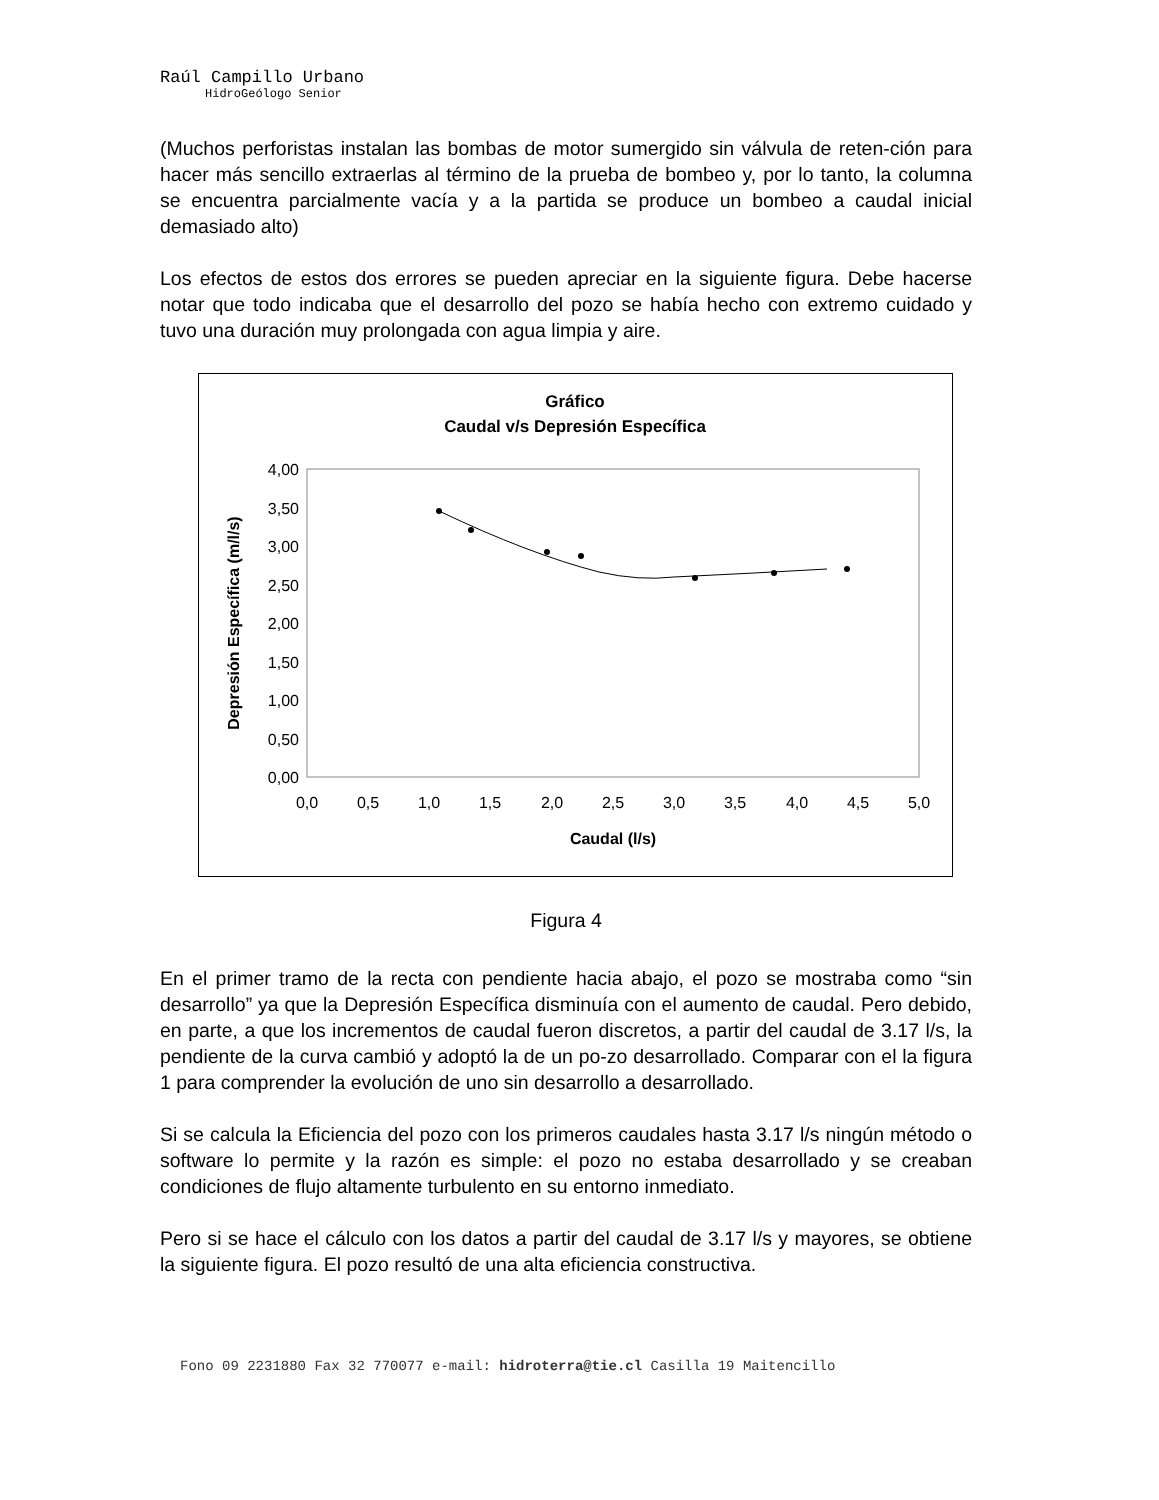Raúl Campillo Urbano
HidroGeólogo Senior
(Muchos perforistas instalan las bombas de motor sumergido sin válvula de reten-ción para hacer más sencillo extraerlas al término de la prueba de bombeo y, por lo tanto, la columna se encuentra parcialmente vacía y a la partida se produce un bombeo a caudal inicial demasiado alto)
Los efectos de estos dos errores se pueden apreciar en la siguiente figura. Debe hacerse notar que todo indicaba que el desarrollo del pozo se había hecho con extremo cuidado y tuvo una duración muy prolongada con agua limpia y aire.
Gráfico
Caudal v/s Depresión Específica
4,00
3,50
3,00
2,50
2,00
1,50
1,00
0,50
0,00
0,0
0,5
1,0
1,5
2,0
2,5
3,0
3,5
4,0
4,5
5,0
Caudal (l/s)
Depresión Específica (m/l/s)
Figura 4
En el primer tramo de la recta con pendiente hacia abajo, el pozo se mostraba como “sin desarrollo” ya que la Depresión Específica disminuía con el aumento de caudal. Pero debido, en parte, a que los incrementos de caudal fueron discretos, a partir del caudal de 3.17 l/s, la pendiente de la curva cambió y adoptó la de un po-zo desarrollado. Comparar con el la figura 1 para comprender la evolución de uno sin desarrollo a desarrollado.
Si se calcula la Eficiencia del pozo con los primeros caudales hasta 3.17 l/s ningún método o software lo permite y la razón es simple: el pozo no estaba desarrollado y se creaban condiciones de flujo altamente turbulento en su entorno inmediato.
Pero si se hace el cálculo con los datos a partir del caudal de 3.17 l/s y mayores, se obtiene la siguiente figura. El pozo resultó de una alta eficiencia constructiva.
Fono 09 2231880 Fax 32 770077 e-mail: hidroterra@tie.cl Casilla 19 Maitencillo